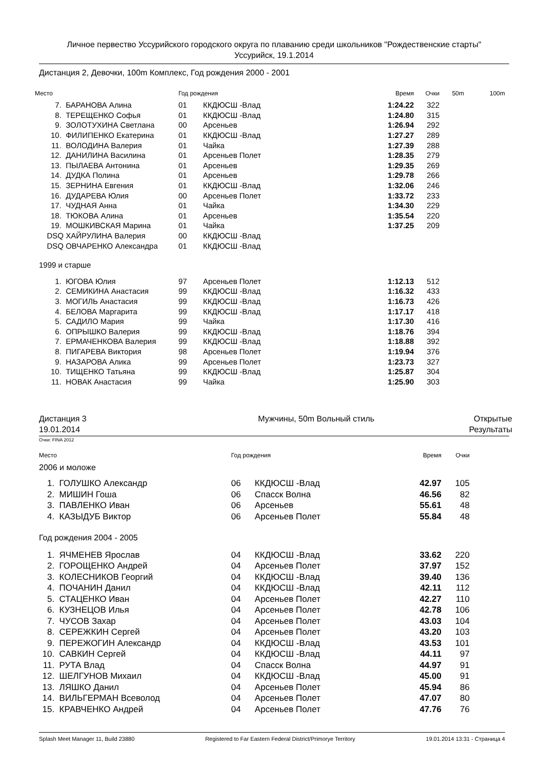Личное первество Уссурийского городского округа по плаванию среди школьников "Рождественские старты"
Уссурийск, 19.1.2014
Дистанция 2, Девочки, 100m Комплекс, Год рождения 2000 - 2001
| Место | | Год рождения | | Время | Очки | 50m | 100m |
| --- | --- | --- | --- | --- | --- | --- | --- |
| 7. | БАРАНОВА Алина | 01 | ККДЮСШ -Влад | 1:24.22 | 322 | | |
| 8. | ТЕРЕЩЕНКО Софья | 01 | ККДЮСШ -Влад | 1:24.80 | 315 | | |
| 9. | ЗОЛОТУХИНА Светлана | 00 | Арсеньев | 1:26.94 | 292 | | |
| 10. | ФИЛИПЕНКО Екатерина | 01 | ККДЮСШ -Влад | 1:27.27 | 289 | | |
| 11. | ВОЛОДИНА Валерия | 01 | Чайка | 1:27.39 | 288 | | |
| 12. | ДАНИЛИНА Василина | 01 | Арсеньев Полет | 1:28.35 | 279 | | |
| 13. | ПЫЛАЕВА Антонина | 01 | Арсеньев | 1:29.35 | 269 | | |
| 14. | ДУДКА Полина | 01 | Арсеньев | 1:29.78 | 266 | | |
| 15. | ЗЕРНИНА Евгения | 01 | ККДЮСШ -Влад | 1:32.06 | 246 | | |
| 16. | ДУДАРЕВА Юлия | 00 | Арсеньев Полет | 1:33.72 | 233 | | |
| 17. | ЧУДНАЯ Анна | 01 | Чайка | 1:34.30 | 229 | | |
| 18. | ТЮКОВА Алина | 01 | Арсеньев | 1:35.54 | 220 | | |
| 19. | МОШКИВСКАЯ Марина | 01 | Чайка | 1:37.25 | 209 | | |
| DSQ | ХАЙРУЛИНА Валерия | 00 | ККДЮСШ -Влад | | | | |
| DSQ | ОВЧАРЕНКО Александра | 01 | ККДЮСШ -Влад | | | | |
| 1999 и старше | | | | | | | |
| 1. | ЮГОВА Юлия | 97 | Арсеньев Полет | 1:12.13 | 512 | | |
| 2. | СЕМИКИНА Анастасия | 99 | ККДЮСШ -Влад | 1:16.32 | 433 | | |
| 3. | МОГИЛЬ Анастасия | 99 | ККДЮСШ -Влад | 1:16.73 | 426 | | |
| 4. | БЕЛОВА Маргарита | 99 | ККДЮСШ -Влад | 1:17.17 | 418 | | |
| 5. | САДИЛО Мария | 99 | Чайка | 1:17.30 | 416 | | |
| 6. | ОПРЫШКО Валерия | 99 | ККДЮСШ -Влад | 1:18.76 | 394 | | |
| 7. | ЕРМАЧЕНКОВА Валерия | 99 | ККДЮСШ -Влад | 1:18.88 | 392 | | |
| 8. | ПИГАРЕВА Виктория | 98 | Арсеньев Полет | 1:19.94 | 376 | | |
| 9. | НАЗАРОВА Алика | 99 | Арсеньев Полет | 1:23.73 | 327 | | |
| 10. | ТИЩЕНКО Татьяна | 99 | ККДЮСШ -Влад | 1:25.87 | 304 | | |
| 11. | НОВАК Анастасия | 99 | Чайка | 1:25.90 | 303 | | |
Дистанция 3
19.01.2014
Мужчины, 50m Вольный стиль Открытые
Результаты
Очки: FINA 2012
| Место | | Год рождения | | Время | Очки |
| --- | --- | --- | --- | --- | --- |
| 2006 и моложе | | | | | |
| 1. | ГОЛУШКО Александр | 06 | ККДЮСШ -Влад | 42.97 | 105 |
| 2. | МИШИН Гоша | 06 | Спасск Волна | 46.56 | 82 |
| 3. | ПАВЛЕНКО Иван | 06 | Арсеньев | 55.61 | 48 |
| 4. | КАЗЫДУБ Виктор | 06 | Арсеньев Полет | 55.84 | 48 |
| Год рождения 2004 - 2005 | | | | | |
| 1. | ЯЧМЕНЕВ Ярослав | 04 | ККДЮСШ -Влад | 33.62 | 220 |
| 2. | ГОРОЩЕНКО Андрей | 04 | Арсеньев Полет | 37.97 | 152 |
| 3. | КОЛЕСНИКОВ Георгий | 04 | ККДЮСШ -Влад | 39.40 | 136 |
| 4. | ПОЧАНИН Данил | 04 | ККДЮСШ -Влад | 42.11 | 112 |
| 5. | СТАЦЕНКО Иван | 04 | Арсеньев Полет | 42.27 | 110 |
| 6. | КУЗНЕЦОВ Илья | 04 | Арсеньев Полет | 42.78 | 106 |
| 7. | ЧУСОВ Захар | 04 | Арсеньев Полет | 43.03 | 104 |
| 8. | СЕРЕЖКИН Сергей | 04 | Арсеньев Полет | 43.20 | 103 |
| 9. | ПЕРЕЖОГИН Александр | 04 | ККДЮСШ -Влад | 43.53 | 101 |
| 10. | САВКИН Сергей | 04 | ККДЮСШ -Влад | 44.11 | 97 |
| 11. | РУТА Влад | 04 | Спасск Волна | 44.97 | 91 |
| 12. | ШЕЛГУНОВ Михаил | 04 | ККДЮСШ -Влад | 45.00 | 91 |
| 13. | ЛЯШКО Данил | 04 | Арсеньев Полет | 45.94 | 86 |
| 14. | ВИЛЬГЕРМАН Всеволод | 04 | Арсеньев Полет | 47.07 | 80 |
| 15. | КРАВЧЕНКО Андрей | 04 | Арсеньев Полет | 47.76 | 76 |
Splash Meet Manager 11, Build 23880 Registered to Far Eastern Federal District/Primorye Territory 19.01.2014 13:31 - Страница 4